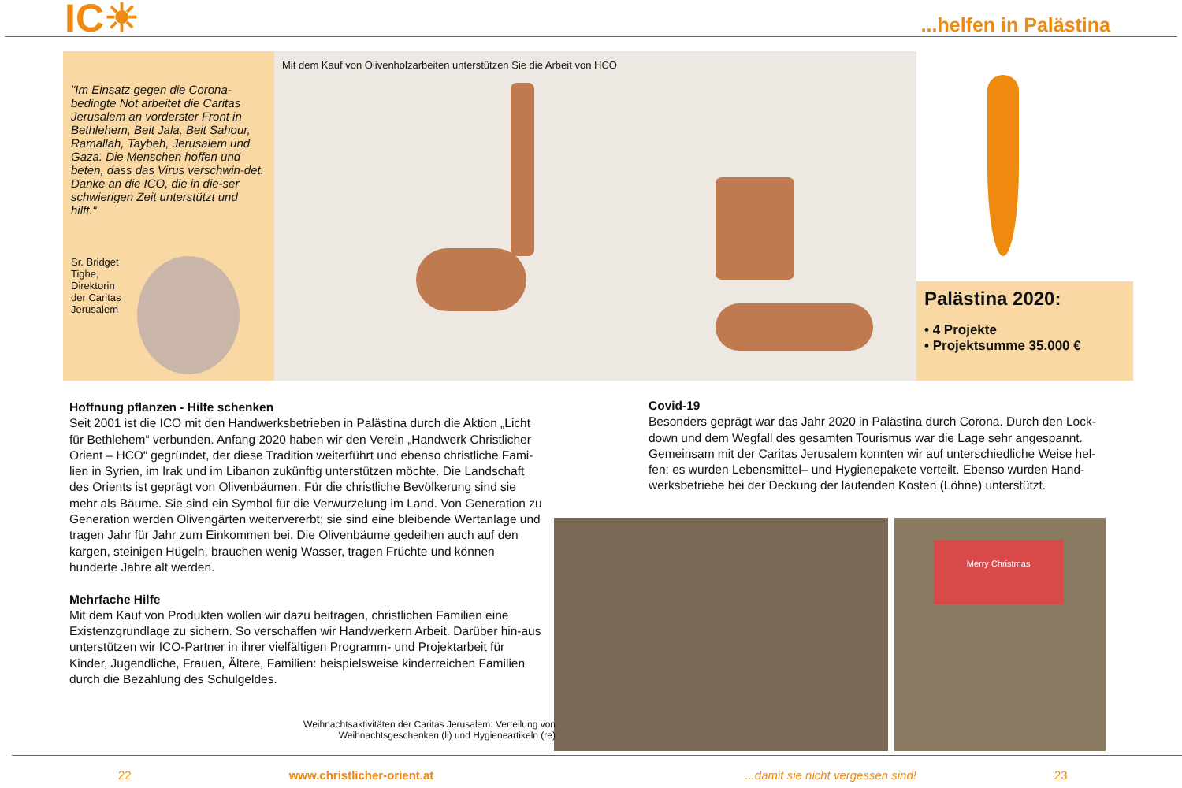IC☀
...helfen in Palästina
"Im Einsatz gegen die Corona-bedingte Not arbeitet die Caritas Jerusalem an vorderster Front in Bethlehem, Beit Jala, Beit Sahour, Ramallah, Taybeh, Jerusalem und Gaza. Die Menschen hoffen und beten, dass das Virus verschwin-det. Danke an die ICO, die in die-ser schwierigen Zeit unterstützt und hilft.“
Sr. Bridget
Tighe,
Direktorin
der Caritas
Jerusalem
Mit dem Kauf von Olivenholzarbeiten unterstützen Sie die Arbeit von HCO
Palästina 2020:
• 4 Projekte
• Projektsumme 35.000 €
Hoffnung pflanzen - Hilfe schenken
Seit 2001 ist die ICO mit den Handwerksbetrieben in Palästina durch die Aktion „Licht für Bethlehem“ verbunden. Anfang 2020 haben wir den Verein „Handwerk Christlicher Orient – HCO“ gegründet, der diese Tradition weiterführt und ebenso christliche Fami-lien in Syrien, im Irak und im Libanon zukünftig unterstützen möchte. Die Landschaft des Orients ist geprägt von Olivenbäumen. Für die christliche Bevölkerung sind sie mehr als Bäume. Sie sind ein Symbol für die Verwurzelung im Land. Von Generation zu Generation werden Olivengärten weitervererbt; sie sind eine bleibende Wertanlage und tragen Jahr für Jahr zum Einkommen bei. Die Olivenbäume gedeihen auch auf den kargen, steinigen Hügeln, brauchen wenig Wasser, tragen Früchte und können hunderte Jahre alt werden.
Mehrfache Hilfe
Mit dem Kauf von Produkten wollen wir dazu beitragen, christlichen Familien eine Existenzgrundlage zu sichern. So verschaffen wir Handwerkern Arbeit. Darüber hin-aus unterstützen wir ICO-Partner in ihrer vielfältigen Programm- und Projektarbeit für Kinder, Jugendliche, Frauen, Ältere, Familien: beispielsweise kinderreichen Familien durch die Bezahlung des Schulgeldes.
Covid-19
Besonders geprägt war das Jahr 2020 in Palästina durch Corona. Durch den Lock-down und dem Wegfall des gesamten Tourismus war die Lage sehr angespannt. Gemeinsam mit der Caritas Jerusalem konnten wir auf unterschiedliche Weise hel-fen: es wurden Lebensmittel– und Hygienepakete verteilt. Ebenso wurden Hand-werksbetriebe bei der Deckung der laufenden Kosten (Löhne) unterstützt.
Merry Christmas
Weihnachtsaktivitäten der Caritas Jerusalem: Verteilung von Weihnachtsgeschenken (li) und Hygieneartikeln (re)
22 www.christlicher-orient.at...damit sie nicht vergessen sind! 23